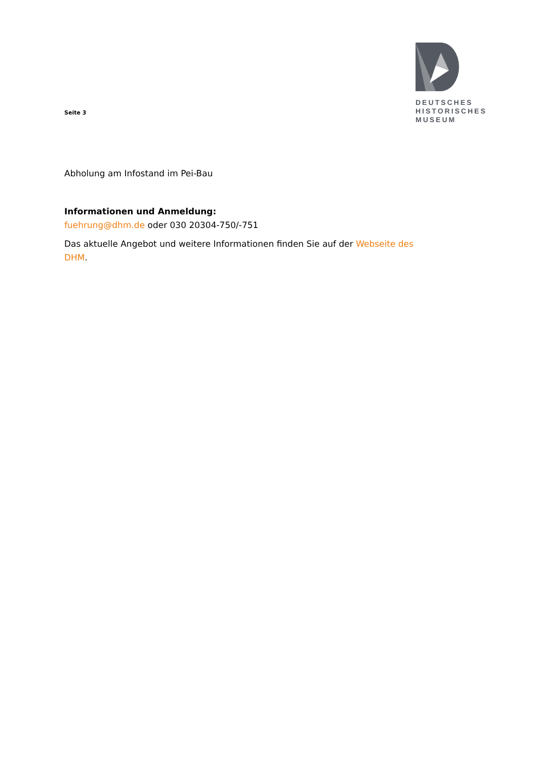Seite 3
DEUTSCHES
HISTORISCHES
MUSEUM
Abholung am Infostand im Pei-Bau
Informationen und Anmeldung:
fuehrung@dhm.de oder 030 20304-750/-751
Das aktuelle Angebot und weitere Informationen finden Sie auf der Webseite des
DHM.